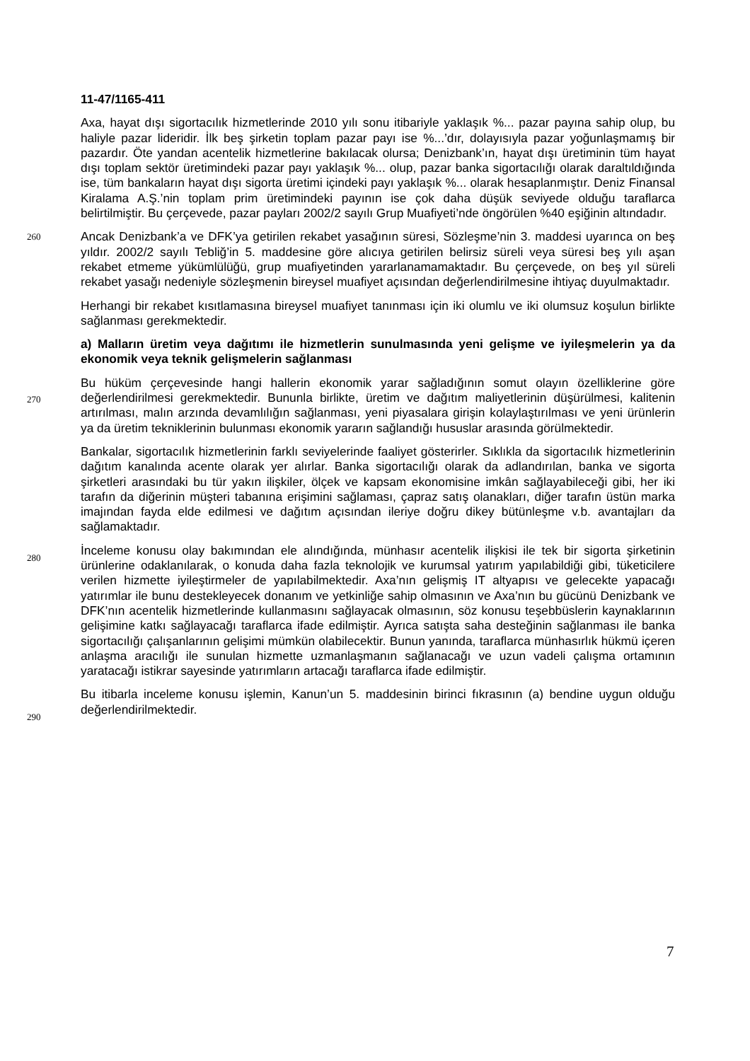11-47/1165-411
Axa, hayat dışı sigortacılık hizmetlerinde 2010 yılı sonu itibariyle yaklaşık %... pazar payına sahip olup, bu haliyle pazar lideridir. İlk beş şirketin toplam pazar payı ise %...’dır, dolayısıyla pazar yoğunlaşmamış bir pazardır. Öte yandan acentelik hizmetlerine bakılacak olursa; Denizbank’ın, hayat dışı üretiminin tüm hayat dışı toplam sektör üretimindeki pazar payı yaklaşık %... olup, pazar banka sigortacılığı olarak daraltıldığında ise, tüm bankaların hayat dışı sigorta üretimi içindeki payı yaklaşık %... olarak hesaplanmıştır. Deniz Finansal Kiralama A.Ş.’nin toplam prim üretimindeki payının ise çok daha düşük seviyede olduğu taraflarca belirtilmiştir. Bu çerçevede, pazar payları 2002/2 sayılı Grup Muafiyeti’nde öngörülen %40 eşiğinin altındadır.
260 Ancak Denizbank’a ve DFK’ya getirilen rekabet yasağının süresi, Sözleşme’nin 3. maddesi uyarınca on beş yıldır. 2002/2 sayılı Tebliğ’in 5. maddesine göre alıcıya getirilen belirsiz süreli veya süresi beş yılı aşan rekabet etmeme yükümlülüğü, grup muafiyetinden yararlanamamaktadır. Bu çerçevede, on beş yıl süreli rekabet yasağı nedeniyle sözleşmenin bireysel muafiyet açısından değerlendirilmesine ihtiyaç duyulmaktadır.
Herhangi bir rekabet kısıtlamasına bireysel muafiyet tanınması için iki olumlu ve iki olumsuz koşulun birlikte sağlanması gerekmektedir.
a) Malların üretim veya dağıtımı ile hizmetlerin sunulmasında yeni gelişme ve iyileşmelerin ya da ekonomik veya teknik gelişmelerin sağlanması
270
Bu hüküm çerçevesinde hangi hallerin ekonomik yarar sağladığının somut olayın özelliklerine göre değerlendirilmesi gerekmektedir. Bununla birlikte, üretim ve dağıtım maliyetlerinin düşürülmesi, kalitenin artırılması, malın arzında devamlılığın sağlanması, yeni piyasalara girişin kolaylaştırılması ve yeni ürünlerin ya da üretim tekniklerinin bulunması ekonomik yararın sağlandığı hususlar arasında görülmektedir.
280
Bankalar, sigortacılık hizmetlerinin farklı seviyelerinde faaliyet gösterirler. Sıklıkla da sigortacılık hizmetlerinin dağıtım kanalında acente olarak yer alırlar. Banka sigortacılığı olarak da adlandırılan, banka ve sigorta şirketleri arasındaki bu tür yakın ilişkiler, ölçek ve kapsam ekonomisine imkân sağlayabileceği gibi, her iki tarafın da diğerinin müşteri tabanına erişimini sağlaması, çapraz satış olanakları, diğer tarafın üstün marka imajından fayda elde edilmesi ve dağıtım açısından ileriye doğru dikey bütünleşme v.b. avantajları da sağlamaktadır.
290
İnceleme konusu olay bakımından ele alındığında, münhasır acentelik ilişkisi ile tek bir sigorta şirketinin ürünlerine odaklanılarak, o konuda daha fazla teknolojik ve kurumsal yatırım yapılabildiği gibi, tüketicilere verilen hizmette iyileştirmeler de yapılabilmektedir. Axa’nın gelişmiş IT altyapısı ve gelecekte yapacağı yatırımlar ile bunu destekleyecek donanım ve yetkinliğe sahip olmasının ve Axa’nın bu gücünü Denizbank ve DFK’nın acentelik hizmetlerinde kullanmasını sağlayacak olmasının, söz konusu teşebbüslerin kaynaklarının gelişimine katkı sağlayacağı taraflarca ifade edilmiştir. Ayrıca satışta saha desteğinin sağlanması ile banka sigortacılığı çalışanlarının gelişimi mümkün olabilecektir. Bunun yanında, taraflarca münhasırlık hükmü içeren anlaşma aracılığı ile sunulan hizmette uzmanlaşmanın sağlanacağı ve uzun vadeli çalışma ortamının yaratacağı istikrar sayesinde yatırımların artacağı taraflarca ifade edilmiştir.
Bu itibarla inceleme konusu işlemin, Kanun’un 5. maddesinin birinci fıkrasının (a) bendine uygun olduğu değerlendirilmektedir.
7